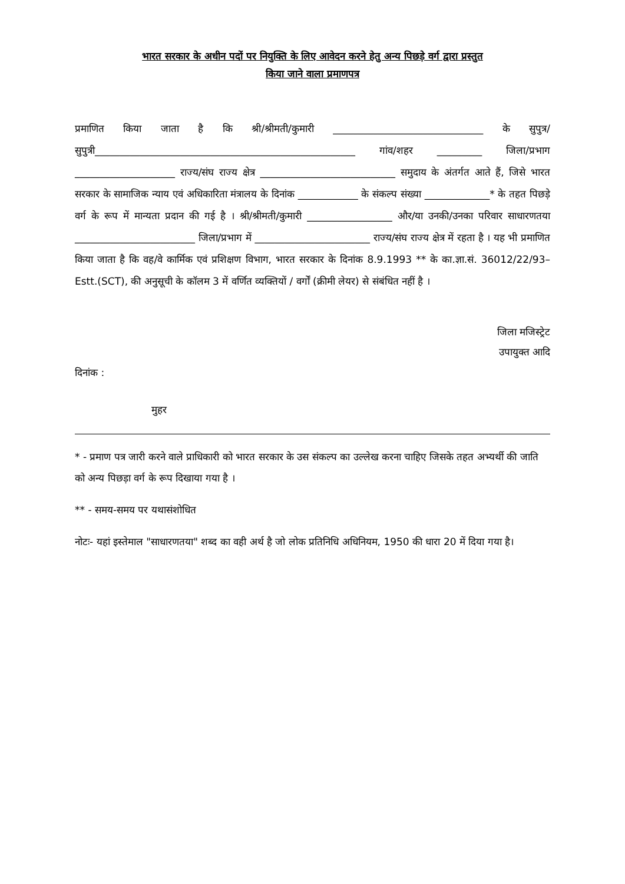भारत सरकार के अधीन पदों पर नियुक्ति के लिए आवेदन करने हेतु अन्य पिछड़े वर्ग द्वारा प्रस्तुत
किया जाने वाला प्रमाणपत्र
प्रमाणित किया जाता है कि श्री/श्रीमती/कुमारी ______________________________ के सुपुत्र/सुपुत्री____________________________________________________ गांव/शहर _________ जिला/प्रभाग ____________________ राज्य/संघ राज्य क्षेत्र ___________________________ समुदाय के अंतर्गत आते हैं, जिसे भारत सरकार के सामाजिक न्याय एवं अधिकारिता मंत्रालय के दिनांक ____________ के संकल्प संख्या _____________* के तहत पिछड़े वर्ग के रूप में मान्यता प्रदान की गई है । श्री/श्रीमती/कुमारी _________________ और/या उनकी/उनका परिवार साधारणतया ________________________ जिला/प्रभाग में _______________________ राज्य/संघ राज्य क्षेत्र में रहता है । यह भी प्रमाणित किया जाता है कि वह/वे कार्मिक एवं प्रशिक्षण विभाग, भारत सरकार के दिनांक 8.9.1993 ** के का.ज्ञा.सं. 36012/22/93–Estt.(SCT), की अनुसूची के कॉलम 3 में वर्णित व्यक्तियों / वर्गों (क्रीमी लेयर) से संबंधित नहीं है ।
जिला मजिस्ट्रेट
उपायुक्त आदि
दिनांक :
मुहर
* - प्रमाण पत्र जारी करने वाले प्राधिकारी को भारत सरकार के उस संकल्प का उल्लेख करना चाहिए जिसके तहत अभ्यर्थी की जाति को अन्य पिछड़ा वर्ग के रूप दिखाया गया है ।
** - समय-समय पर यथासंशोधित
नोटः- यहां इस्तेमाल "साधारणतया" शब्द का वही अर्थ है जो लोक प्रतिनिधि अधिनियम, 1950 की धारा 20 में दिया गया है।